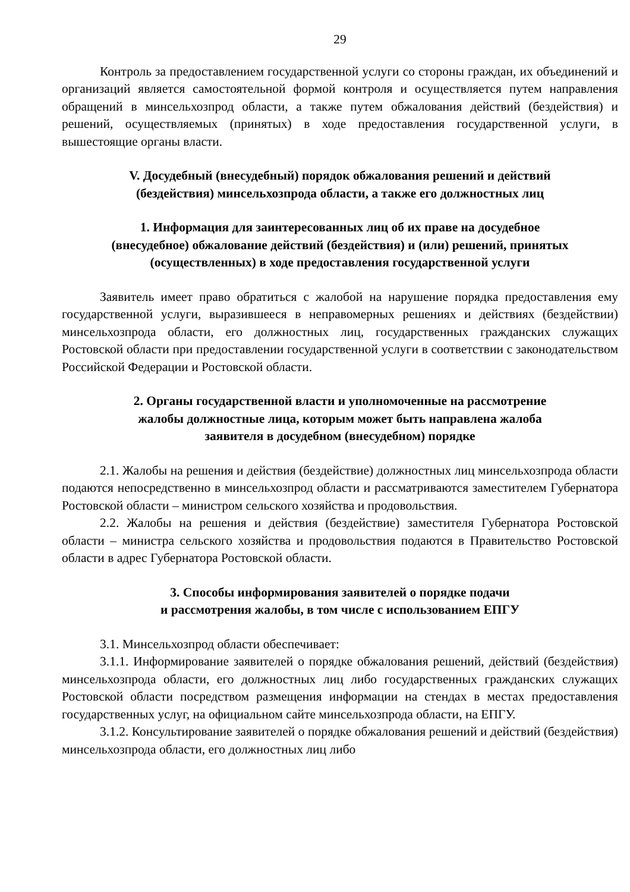29
Контроль за предоставлением государственной услуги со стороны граждан, их объединений и организаций является самостоятельной формой контроля и осуществляется путем направления обращений в минсельхозпрод области, а также путем обжалования действий (бездействия) и решений, осуществляемых (принятых) в ходе предоставления государственной услуги, в вышестоящие органы власти.
V. Досудебный (внесудебный) порядок обжалования решений и действий
(бездействия) минсельхозпрода области, а также его должностных лиц
1. Информация для заинтересованных лиц об их праве на досудебное
(внесудебное) обжалование действий (бездействия) и (или) решений, принятых
(осуществленных) в ходе предоставления государственной услуги
Заявитель имеет право обратиться с жалобой на нарушение порядка предоставления ему государственной услуги, выразившееся в неправомерных решениях и действиях (бездействии) минсельхозпрода области, его должностных лиц, государственных гражданских служащих Ростовской области при предоставлении государственной услуги в соответствии с законодательством Российской Федерации и Ростовской области.
2. Органы государственной власти и уполномоченные на рассмотрение
жалобы должностные лица, которым может быть направлена жалоба
заявителя в досудебном (внесудебном) порядке
2.1. Жалобы на решения и действия (бездействие) должностных лиц минсельхозпрода области подаются непосредственно в минсельхозпрод области и рассматриваются заместителем Губернатора Ростовской области – министром сельского хозяйства и продовольствия.
2.2. Жалобы на решения и действия (бездействие) заместителя Губернатора Ростовской области – министра сельского хозяйства и продовольствия подаются в Правительство Ростовской области в адрес Губернатора Ростовской области.
3. Способы информирования заявителей о порядке подачи
и рассмотрения жалобы, в том числе с использованием ЕПГУ
3.1. Минсельхозпрод области обеспечивает:
3.1.1. Информирование заявителей о порядке обжалования решений, действий (бездействия) минсельхозпрода области, его должностных лиц либо государственных гражданских служащих Ростовской области посредством размещения информации на стендах в местах предоставления государственных услуг, на официальном сайте минсельхозпрода области, на ЕПГУ.
3.1.2. Консультирование заявителей о порядке обжалования решений и действий (бездействия) минсельхозпрода области, его должностных лиц либо